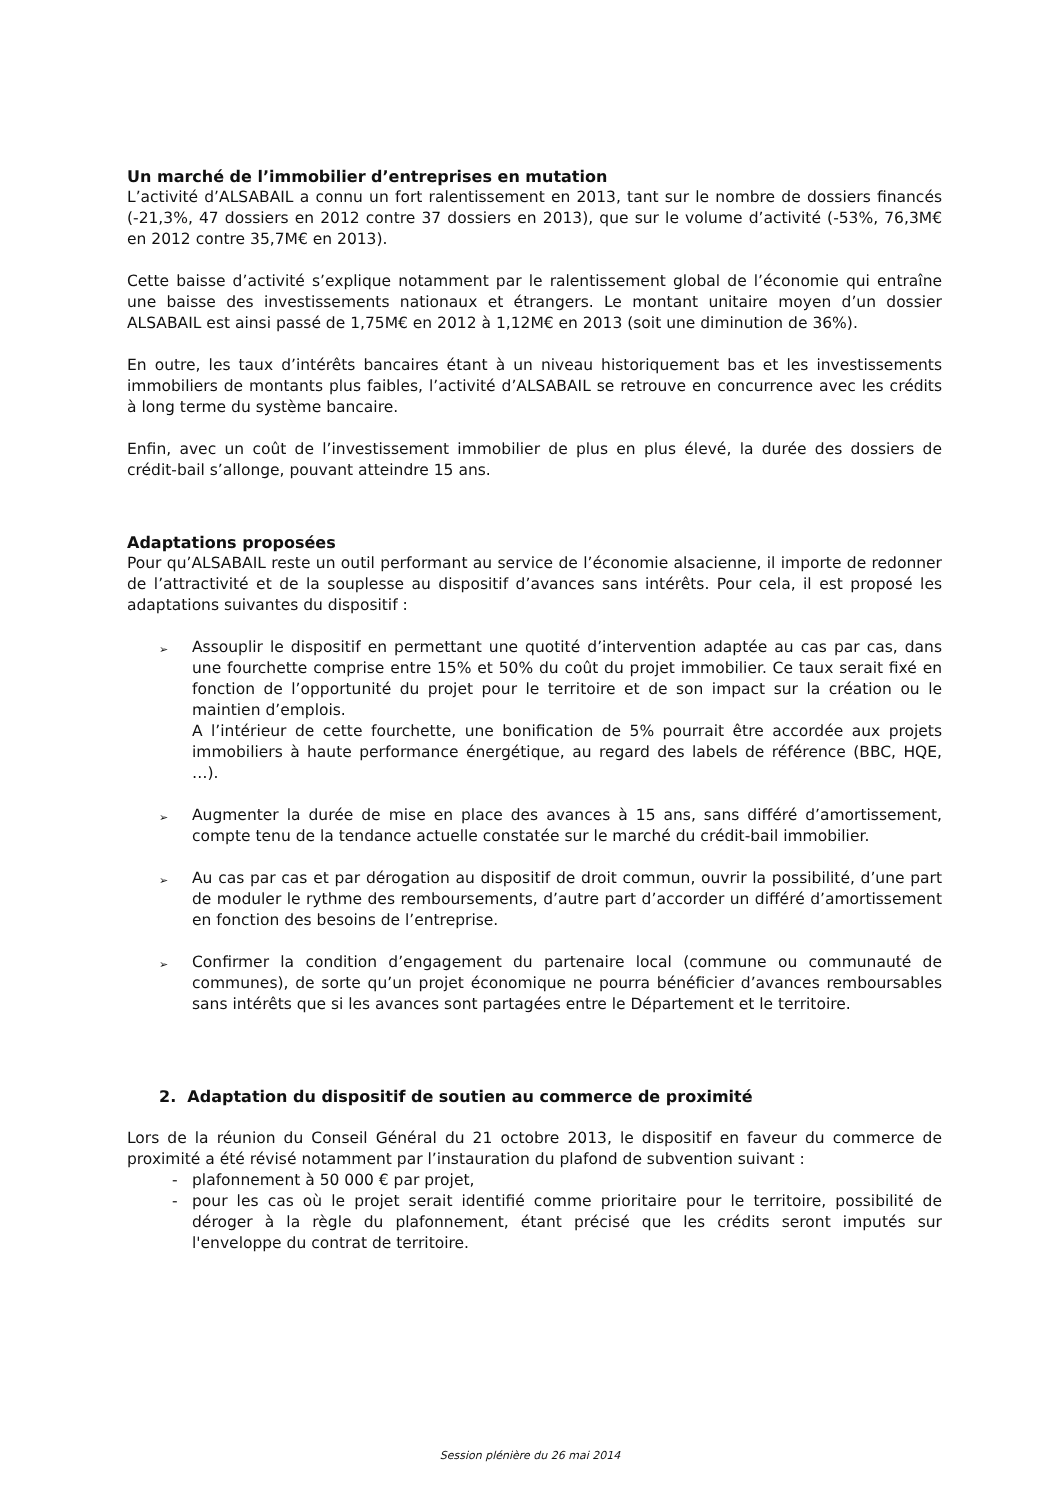Un marché de l’immobilier d’entreprises en mutation
L’activité d’ALSABAIL a connu un fort ralentissement en 2013, tant sur le nombre de dossiers financés (-21,3%, 47 dossiers en 2012 contre 37 dossiers en 2013), que sur le volume d’activité (-53%, 76,3M€ en 2012 contre 35,7M€ en 2013).
Cette baisse d’activité s’explique notamment par le ralentissement global de l’économie qui entraîne une baisse des investissements nationaux et étrangers. Le montant unitaire moyen d’un dossier ALSABAIL est ainsi passé de 1,75M€ en 2012 à 1,12M€ en 2013 (soit une diminution de 36%).
En outre, les taux d’intérêts bancaires étant à un niveau historiquement bas et les investissements immobiliers de montants plus faibles, l’activité d’ALSABAIL se retrouve en concurrence avec les crédits à long terme du système bancaire.
Enfin, avec un coût de l’investissement immobilier de plus en plus élevé, la durée des dossiers de crédit-bail s’allonge, pouvant atteindre 15 ans.
Adaptations proposées
Pour qu’ALSABAIL reste un outil performant au service de l’économie alsacienne, il importe de redonner de l’attractivité et de la souplesse au dispositif d’avances sans intérêts. Pour cela, il est proposé les adaptations suivantes du dispositif :
➢
Assouplir le dispositif en permettant une quotité d’intervention adaptée au cas par cas, dans une fourchette comprise entre 15% et 50% du coût du projet immobilier. Ce taux serait fixé en fonction de l’opportunité du projet pour le territoire et de son impact sur la création ou le maintien d’emplois.
A l’intérieur de cette fourchette, une bonification de 5% pourrait être accordée aux projets immobiliers à haute performance énergétique, au regard des labels de référence (BBC, HQE, …).
➢
Augmenter la durée de mise en place des avances à 15 ans, sans différé d’amortissement, compte tenu de la tendance actuelle constatée sur le marché du crédit-bail immobilier.
➢
Au cas par cas et par dérogation au dispositif de droit commun, ouvrir la possibilité, d’une part de moduler le rythme des remboursements, d’autre part d’accorder un différé d’amortissement en fonction des besoins de l’entreprise.
➢
Confirmer la condition d’engagement du partenaire local (commune ou communauté de communes), de sorte qu’un projet économique ne pourra bénéficier d’avances remboursables sans intérêts que si les avances sont partagées entre le Département et le territoire.
2. Adaptation du dispositif de soutien au commerce de proximité
Lors de la réunion du Conseil Général du 21 octobre 2013, le dispositif en faveur du commerce de proximité a été révisé notamment par l’instauration du plafond de subvention suivant :
- plafonnement à 50 000 € par projet,
- pour les cas où le projet serait identifié comme prioritaire pour le territoire, possibilité de déroger à la règle du plafonnement, étant précisé que les crédits seront imputés sur l'enveloppe du contrat de territoire.
Session plénière du 26 mai 2014